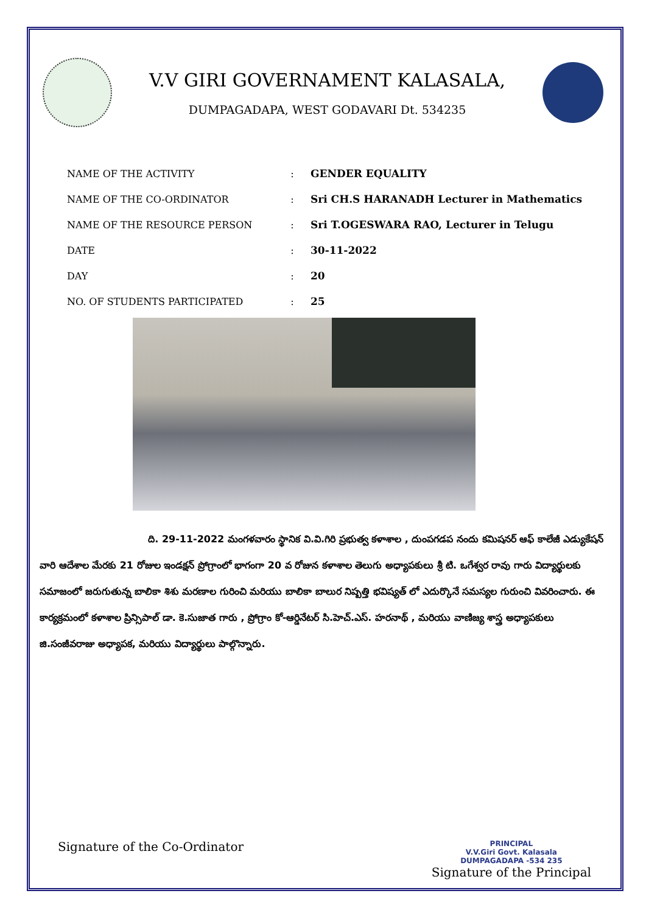V.V GIRI GOVERNAMENT KALASALA,
DUMPAGADAPA, WEST GODAVARI Dt. 534235
| NAME OF THE ACTIVITY | : | GENDER EQUALITY |
| NAME OF THE CO-ORDINATOR | : | Sri CH.S HARANADH Lecturer in Mathematics |
| NAME OF THE RESOURCE PERSON | : | Sri T.OGESWARA RAO, Lecturer in Telugu |
| DATE | : | 30-11-2022 |
| DAY | : | 20 |
| NO. OF STUDENTS PARTICIPATED | : | 25 |
ది. 29-11-2022 మంగళవారం స్థానిక వి.వి.గిరి ప్రభుత్వ కళాశాల , దుంపగడప నందు కమిషనర్ ఆఫ్ కాలేజీ ఎడ్యుకేషన్ వారి ఆదేశాల మేరకు 21 రోజుల ఇండక్షన్ ప్రోగ్రాంలో భాగంగా 20 వ రోజున కళాశాల తెలుగు అధ్యాపకులు శ్రీ టి. ఒగేశ్వర రావు గారు విద్యార్థులకు సమాజంలో జరుగుతున్న బాలికా శిశు మరణాల గురించి మరియు బాలికా బాలుర నిష్పత్తి భవిష్యత్ లో ఎదుర్కొనే సమస్యల గురుంచి వివరించారు. ఈ కార్యక్రమంలో కళాశాల ప్రిన్సిపాల్ డా. కె.సుజాత గారు , ప్రోగ్రాం కో-ఆర్డినేటర్ సి.హెచ్.ఎస్. హరనాథ్ , మరియు వాణిజ్య శాస్త్ర అధ్యాపకులు జి.సంజీవరాజు అధ్యాపక, మరియు విద్యార్థులు పాల్గొన్నారు.
Signature of the Co-Ordinator
PRINCIPAL
V.V.Giri Govt. Kalasala
DUMPAGADAPA -534 235
Signature of the Principal